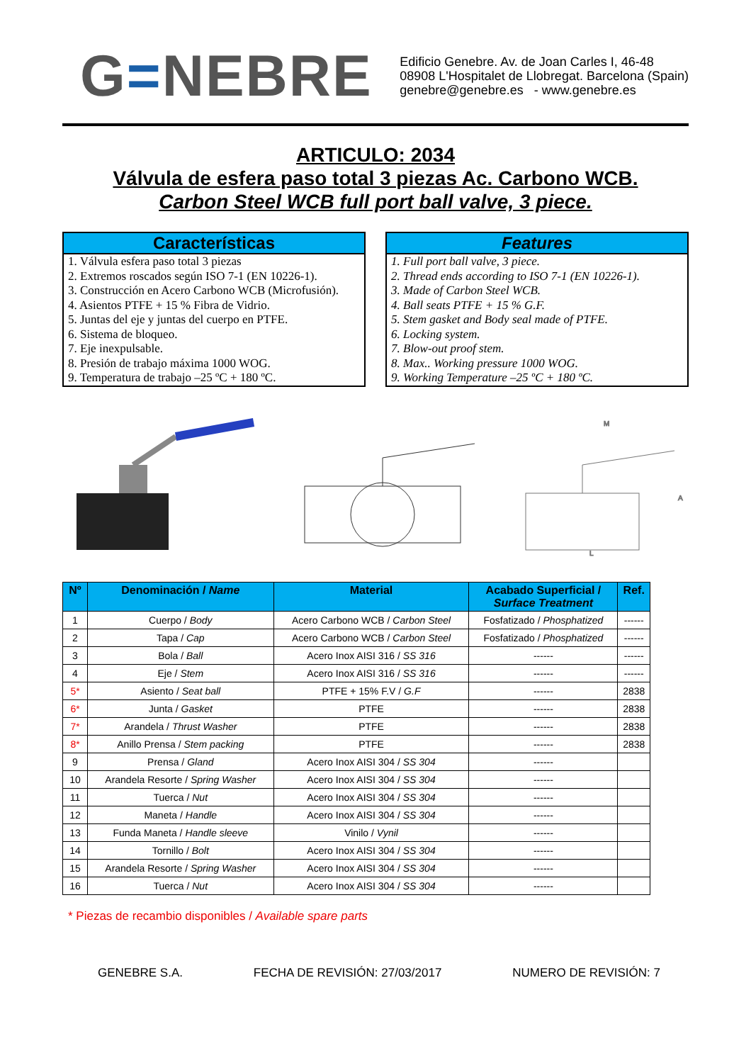G=NEBRE
Edificio Genebre. Av. de Joan Carles I, 46-48
08908 L'Hospitalet de Llobregat. Barcelona (Spain)
genebre@genebre.es - www.genebre.es
ARTICULO: 2034
Válvula de esfera paso total 3 piezas Ac. Carbono WCB.
Carbon Steel WCB full port ball valve, 3 piece.
Características
1. Válvula esfera paso total 3 piezas
2. Extremos roscados según ISO 7-1 (EN 10226-1).
3. Construcción en Acero Carbono WCB (Microfusión).
4. Asientos PTFE + 15 % Fibra de Vidrio.
5. Juntas del eje y juntas del cuerpo en PTFE.
6. Sistema de bloqueo.
7. Eje inexpulsable.
8. Presión de trabajo máxima 1000 WOG.
9. Temperatura de trabajo –25 ºC + 180 ºC.
Features
1. Full port ball valve, 3 piece.
2. Thread ends according to ISO 7-1 (EN 10226-1).
3. Made of Carbon Steel WCB.
4. Ball seats PTFE + 15 % G.F.
5. Stem gasket and Body seal made of PTFE.
6. Locking system.
7. Blow-out proof stem.
8. Max.. Working pressure 1000 WOG.
9. Working Temperature –25 ºC + 180 ºC.
L
M
A
| Nº | Denominación / Name | Material | Acabado Superficial / Surface Treatment | Ref. |
| --- | --- | --- | --- | --- |
| 1 | Cuerpo / Body | Acero Carbono WCB / Carbon Steel | Fosfatizado / Phosphatized | ------ |
| 2 | Tapa / Cap | Acero Carbono WCB / Carbon Steel | Fosfatizado / Phosphatized | ------ |
| 3 | Bola / Ball | Acero Inox AISI 316 / SS 316 | ------ | ------ |
| 4 | Eje / Stem | Acero Inox AISI 316 / SS 316 | ------ | ------ |
| 5* | Asiento / Seat ball | PTFE + 15% F.V / G.F | ------ | 2838 |
| 6* | Junta / Gasket | PTFE | ------ | 2838 |
| 7* | Arandela / Thrust Washer | PTFE | ------ | 2838 |
| 8* | Anillo Prensa / Stem packing | PTFE | ------ | 2838 |
| 9 | Prensa / Gland | Acero Inox AISI 304 / SS 304 | ------ | |
| 10 | Arandela Resorte / Spring Washer | Acero Inox AISI 304 / SS 304 | ------ | |
| 11 | Tuerca / Nut | Acero Inox AISI 304 / SS 304 | ------ | |
| 12 | Maneta / Handle | Acero Inox AISI 304 / SS 304 | ------ | |
| 13 | Funda Maneta / Handle sleeve | Vinilo / Vynil | ------ | |
| 14 | Tornillo / Bolt | Acero Inox AISI 304 / SS 304 | ------ | |
| 15 | Arandela Resorte / Spring Washer | Acero Inox AISI 304 / SS 304 | ------ | |
| 16 | Tuerca / Nut | Acero Inox AISI 304 / SS 304 | ------ | |
* Piezas de recambio disponibles / Available spare parts
GENEBRE S.A. FECHA DE REVISIÓN: 27/03/2017 NUMERO DE REVISIÓN: 7